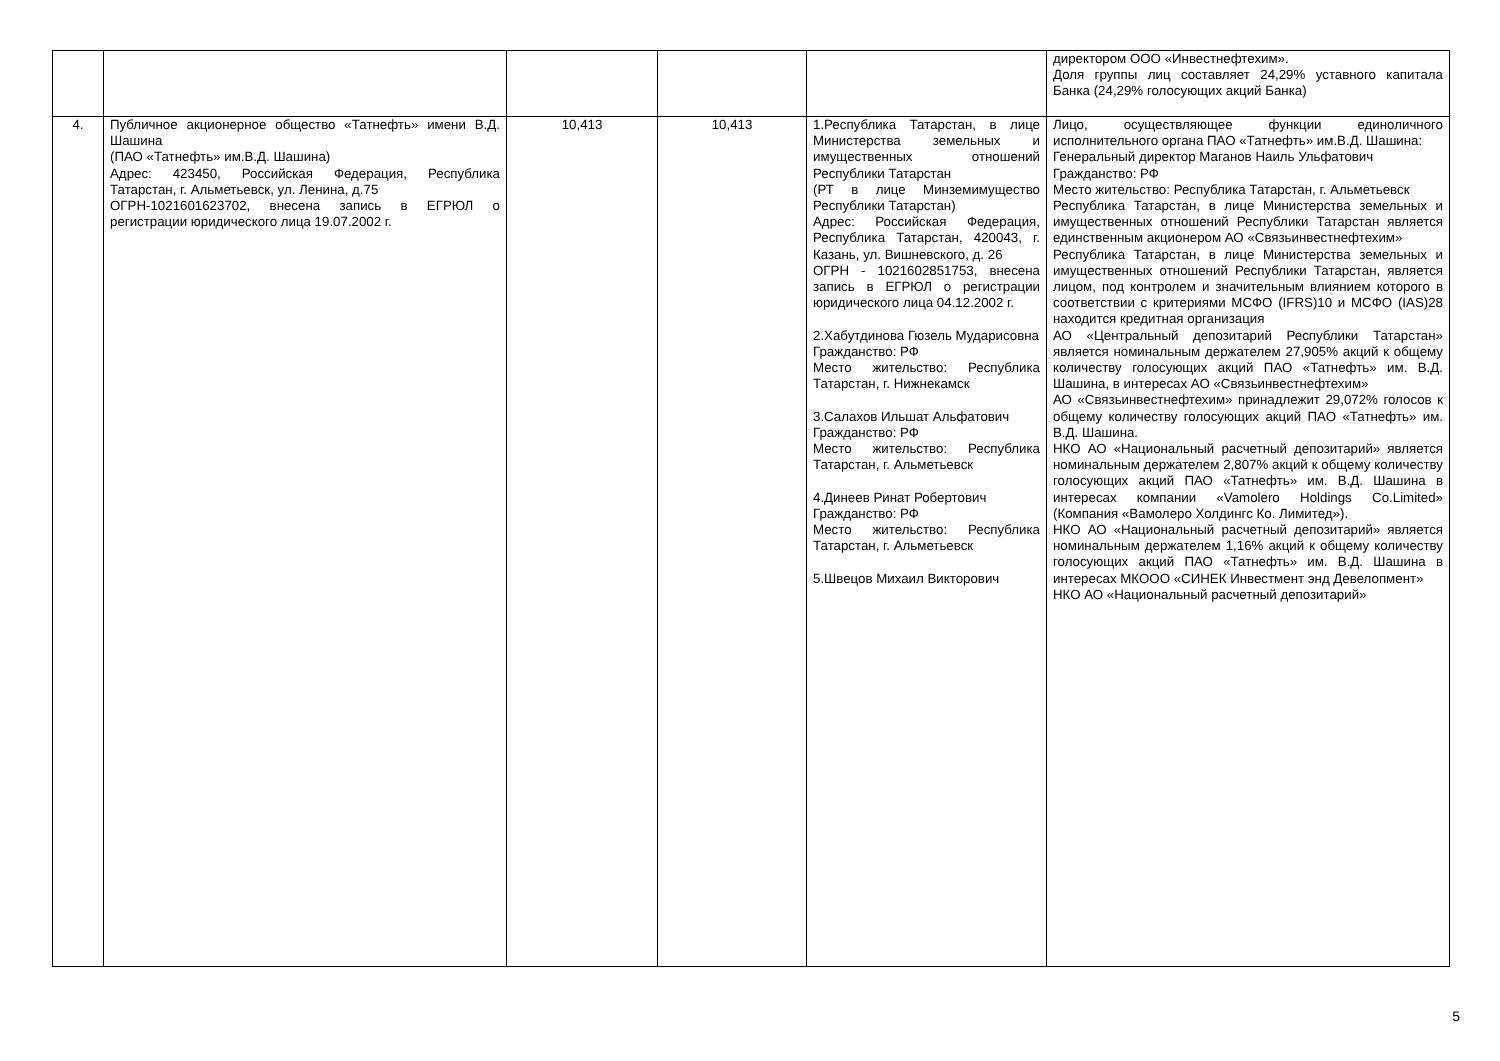| | | | | | директором ООО «Инвестнефтехим». Доля группы лиц составляет 24,29% уставного капитала Банка (24,29% голосующих акций Банка) |
| 4. | Публичное акционерное общество «Татнефть» имени В.Д. Шашина (ПАО «Татнефть» им.В.Д. Шашина) Адрес: 423450, Российская Федерация, Республика Татарстан, г. Альметьевск, ул. Ленина, д.75 ОГРН-1021601623702, внесена запись в ЕГРЮЛ о регистрации юридического лица 19.07.2002 г. | 10,413 | 10,413 | 1.Республика Татарстан, в лице Министерства земельных и имущественных отношений Республики Татарстан (РТ в лице Минземимущество Республики Татарстан) Адрес: Российская Федерация, Республика Татарстан, 420043, г. Казань, ул. Вишневского, д. 26 ОГРН - 1021602851753, внесена запись в ЕГРЮЛ о регистрации юридического лица 04.12.2002 г. 2.Хабутдинова Гюзель Мударисовна Гражданство: РФ Место жительство: Республика Татарстан, г. Нижнекамск 3.Салахов Ильшат Альфатович Гражданство: РФ Место жительство: Республика Татарстан, г. Альметьевск 4.Динеев Ринат Робертович Гражданство: РФ Место жительство: Республика Татарстан, г. Альметьевск 5.Швецов Михаил Викторович | Лицо, осуществляющее функции единоличного исполнительного органа ПАО «Татнефть» им.В.Д. Шашина: Генеральный директор Маганов Наиль Ульфатович Гражданство: РФ Место жительство: Республика Татарстан, г. Альметьевск Республика Татарстан, в лице Министерства земельных и имущественных отношений Республики Татарстан является единственным акционером АО «Связьинвестнефтехим» Республика Татарстан, в лице Министерства земельных и имущественных отношений Республики Татарстан, является лицом, под контролем и значительным влиянием которого в соответствии с критериями МСФО (IFRS)10 и МСФО (IAS)28 находится кредитная организация АО «Центральный депозитарий Республики Татарстан» является номинальным держателем 27,905% акций к общему количеству голосующих акций ПАО «Татнефть» им. В.Д. Шашина, в интересах АО «Связьинвестнефтехим» АО «Связьинвестнефтехим» принадлежит 29,072% голосов к общему количеству голосующих акций ПАО «Татнефть» им. В.Д. Шашина. НКО АО «Национальный расчетный депозитарий» является номинальным держателем 2,807% акций к общему количеству голосующих акций ПАО «Татнефть» им. В.Д. Шашина в интересах компании «Vamolero Holdings Co.Limited» (Компания «Вамолеро Холдингс Ко. Лимитед»). НКО АО «Национальный расчетный депозитарий» является номинальным держателем 1,16% акций к общему количеству голосующих акций ПАО «Татнефть» им. В.Д. Шашина в интересах МКООО «СИНЕК Инвестмент энд Девелопмент» НКО АО «Национальный расчетный депозитарий» |
5